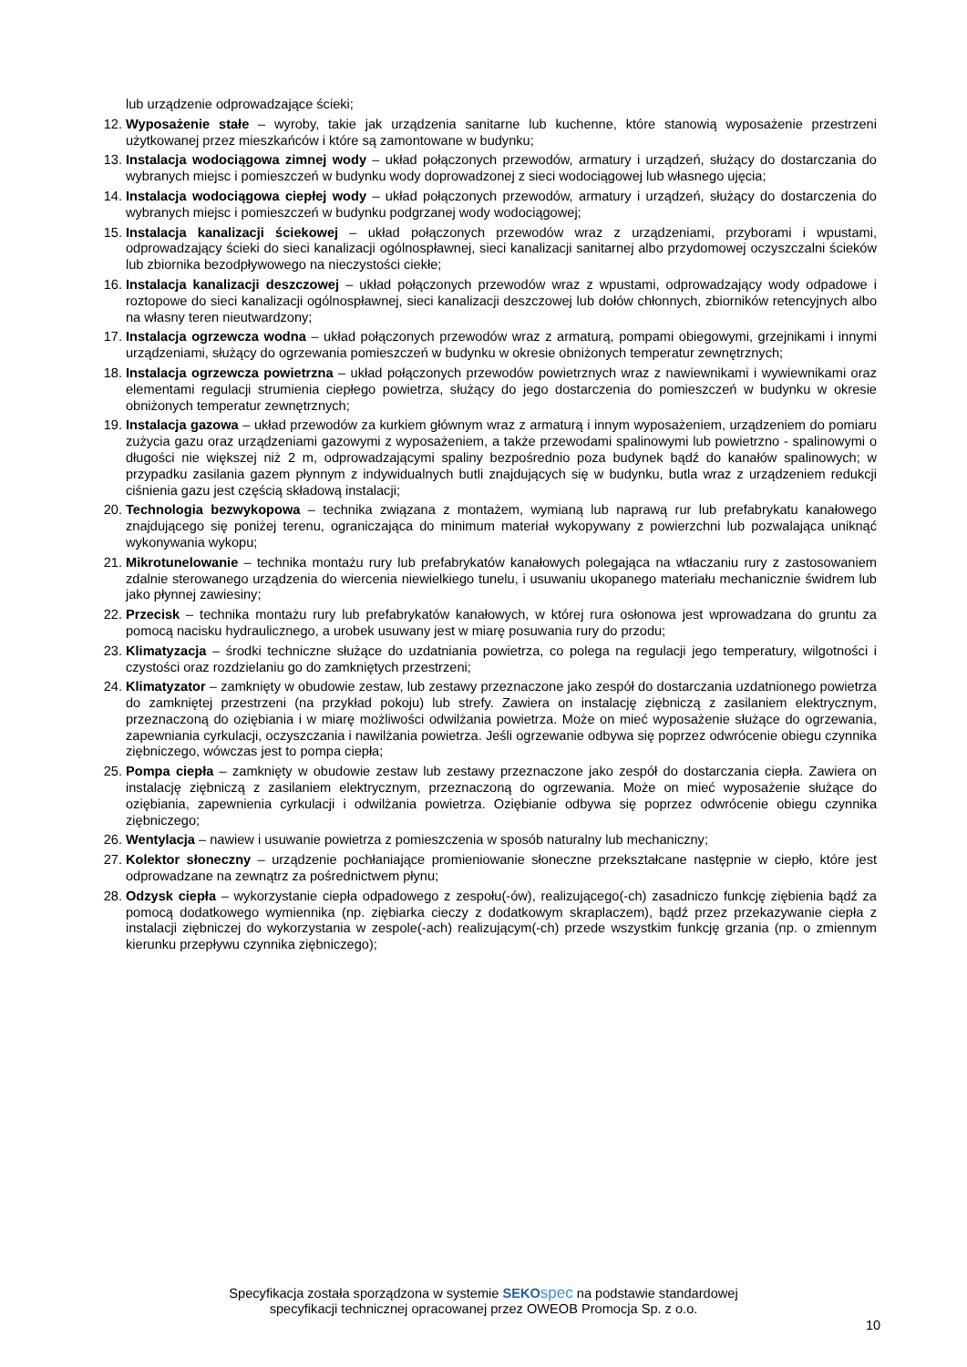lub urządzenie odprowadzające ścieki;
12. Wyposażenie stałe – wyroby, takie jak urządzenia sanitarne lub kuchenne, które stanowią wyposażenie przestrzeni użytkowanej przez mieszkańców i które są zamontowane w budynku;
13. Instalacja wodociągowa zimnej wody – układ połączonych przewodów, armatury i urządzeń, służący do dostarczania do wybranych miejsc i pomieszczeń w budynku wody doprowadzonej z sieci wodociągowej lub własnego ujęcia;
14. Instalacja wodociągowa ciepłej wody – układ połączonych przewodów, armatury i urządzeń, służący do dostarczenia do wybranych miejsc i pomieszczeń w budynku podgrzanej wody wodociągowej;
15. Instalacja kanalizacji ściekowej – układ połączonych przewodów wraz z urządzeniami, przyborami i wpustami, odprowadzający ścieki do sieci kanalizacji ogólnospławnej, sieci kanalizacji sanitarnej albo przydomowej oczyszczalni ścieków lub zbiornika bezodpływowego na nieczystości ciekłe;
16. Instalacja kanalizacji deszczowej – układ połączonych przewodów wraz z wpustami, odprowadzający wody odpadowe i roztopowe do sieci kanalizacji ogólnospławnej, sieci kanalizacji deszczowej lub dołów chłonnych, zbiorników retencyjnych albo na własny teren nieutwardzony;
17. Instalacja ogrzewcza wodna – układ połączonych przewodów wraz z armaturą, pompami obiegowymi, grzejnikami i innymi urządzeniami, służący do ogrzewania pomieszczeń w budynku w okresie obniżonych temperatur zewnętrznych;
18. Instalacja ogrzewcza powietrzna – układ połączonych przewodów powietrznych wraz z nawiewnikami i wywiewnikami oraz elementami regulacji strumienia ciepłego powietrza, służący do jego dostarczenia do pomieszczeń w budynku w okresie obniżonych temperatur zewnętrznych;
19. Instalacja gazowa – układ przewodów za kurkiem głównym wraz z armaturą i innym wyposażeniem, urządzeniem do pomiaru zużycia gazu oraz urządzeniami gazowymi z wyposażeniem, a także przewodami spalinowymi lub powietrzno - spalinowymi o długości nie większej niż 2 m, odprowadzającymi spaliny bezpośrednio poza budynek bądź do kanałów spalinowych; w przypadku zasilania gazem płynnym z indywidualnych butli znajdujących się w budynku, butla wraz z urządzeniem redukcji ciśnienia gazu jest częścią składową instalacji;
20. Technologia bezwykopowa – technika związana z montażem, wymianą lub naprawą rur lub prefabrykatu kanałowego znajdującego się poniżej terenu, ograniczająca do minimum materiał wykopywany z powierzchni lub pozwalająca uniknąć wykonywania wykopu;
21. Mikrotunelowanie – technika montażu rury lub prefabrykatów kanałowych polegająca na wtłaczaniu rury z zastosowaniem zdalnie sterowanego urządzenia do wiercenia niewielkiego tunelu, i usuwaniu ukopanego materiału mechanicznie świdrem lub jako płynnej zawiesiny;
22. Przecisk – technika montażu rury lub prefabrykatów kanałowych, w której rura osłonowa jest wprowadzana do gruntu za pomocą nacisku hydraulicznego, a urobek usuwany jest w miarę posuwania rury do przodu;
23. Klimatyzacja – środki techniczne służące do uzdatniania powietrza, co polega na regulacji jego temperatury, wilgotności i czystości oraz rozdzielaniu go do zamkniętych przestrzeni;
24. Klimatyzator – zamknięty w obudowie zestaw, lub zestawy przeznaczone jako zespół do dostarczania uzdatnionego powietrza do zamkniętej przestrzeni (na przykład pokoju) lub strefy. Zawiera on instalację ziębniczą z zasilaniem elektrycznym, przeznaczoną do oziębiania i w miarę możliwości odwilżania powietrza. Może on mieć wyposażenie służące do ogrzewania, zapewniania cyrkulacji, oczyszczania i nawilżania powietrza. Jeśli ogrzewanie odbywa się poprzez odwrócenie obiegu czynnika ziębniczego, wówczas jest to pompa ciepła;
25. Pompa ciepła – zamknięty w obudowie zestaw lub zestawy przeznaczone jako zespół do dostarczania ciepła. Zawiera on instalację ziębniczą z zasilaniem elektrycznym, przeznaczoną do ogrzewania. Może on mieć wyposażenie służące do oziębiania, zapewnienia cyrkulacji i odwilżania powietrza. Oziębianie odbywa się poprzez odwrócenie obiegu czynnika ziębniczego;
26. Wentylacja – nawiew i usuwanie powietrza z pomieszczenia w sposób naturalny lub mechaniczny;
27. Kolektor słoneczny – urządzenie pochłaniające promieniowanie słoneczne przekształcane następnie w ciepło, które jest odprowadzane na zewnątrz za pośrednictwem płynu;
28. Odzysk ciepła – wykorzystanie ciepła odpadowego z zespołu(-ów), realizującego(-ch) zasadniczo funkcję ziębienia bądź za pomocą dodatkowego wymiennika (np. ziębiarka cieczy z dodatkowym skraplaczem), bądź przez przekazywanie ciepła z instalacji ziębniczej do wykorzystania w zespole(-ach) realizującym(-ch) przede wszystkim funkcję grzania (np. o zmiennym kierunku przepływu czynnika ziębniczego);
Specyfikacja została sporządzona w systemie SEKO spec na podstawie standardowej
specyfikacji technicznej opracowanej przez OWEOB Promocja Sp. z o.o.
10